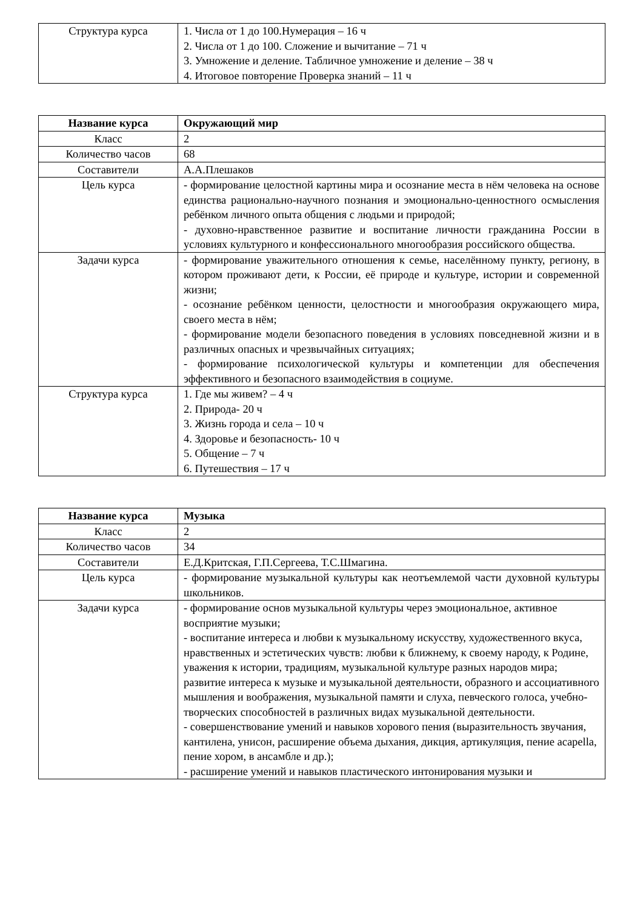| Структура курса | 1. Числа от 1 до 100.Нумерация – 16 ч 2. Числа от 1 до 100. Сложение и вычитание – 71 ч 3. Умножение и деление. Табличное умножение и деление – 38 ч 4. Итоговое повторение Проверка знаний – 11 ч |
| Название курса | Окружающий мир |
| --- | --- |
| Класс | 2 |
| Количество часов | 68 |
| Составители | А.А.Плешаков |
| Цель курса | - формирование целостной картины мира и осознание места в нём человека на основе единства рационально-научного познания и эмоционально-ценностного осмысления ребёнком личного опыта общения с людьми и природой; - духовно-нравственное развитие и воспитание личности гражданина России в условиях культурного и конфессионального многообразия российского общества. |
| Задачи курса | - формирование уважительного отношения к семье, населённому пункту, региону, в котором проживают дети, к России, её природе и культуре, истории и современной жизни; - осознание ребёнком ценности, целостности и многообразия окружающего мира, своего места в нём; - формирование модели безопасного поведения в условиях повседневной жизни и в различных опасных и чрезвычайных ситуациях; - формирование психологической культуры и компетенции для обеспечения эффективного и безопасного взаимодействия в социуме. |
| Структура курса | 1. Где мы живем? – 4 ч 2. Природа- 20 ч 3. Жизнь города и села – 10 ч 4. Здоровье и безопасность- 10 ч 5. Общение – 7 ч 6. Путешествия – 17 ч |
| Название курса | Музыка |
| --- | --- |
| Класс | 2 |
| Количество часов | 34 |
| Составители | Е.Д.Критская, Г.П.Сергеева, Т.С.Шмагина. |
| Цель курса | - формирование музыкальной культуры как неотъемлемой части духовной культуры школьников. |
| Задачи курса | - формирование основ музыкальной культуры через эмоциональное, активное восприятие музыки; - воспитание интереса и любви к музыкальному искусству, художественного вкуса, нравственных и эстетических чувств: любви к ближнему, к своему народу, к Родине, уважения к истории, традициям, музыкальной культуре разных народов мира; развитие интереса к музыке и музыкальной деятельности, образного и ассоциативного мышления и воображения, музыкальной памяти и слуха, певческого голоса, учебно-творческих способностей в различных видах музыкальной деятельности. - совершенствование умений и навыков хорового пения (выразительность звучания, кантилена, унисон, расширение объема дыхания, дикция, артикуляция, пение acapella, пение хором, в ансамбле и др.); - расширение умений и навыков пластического интонирования музыки и |